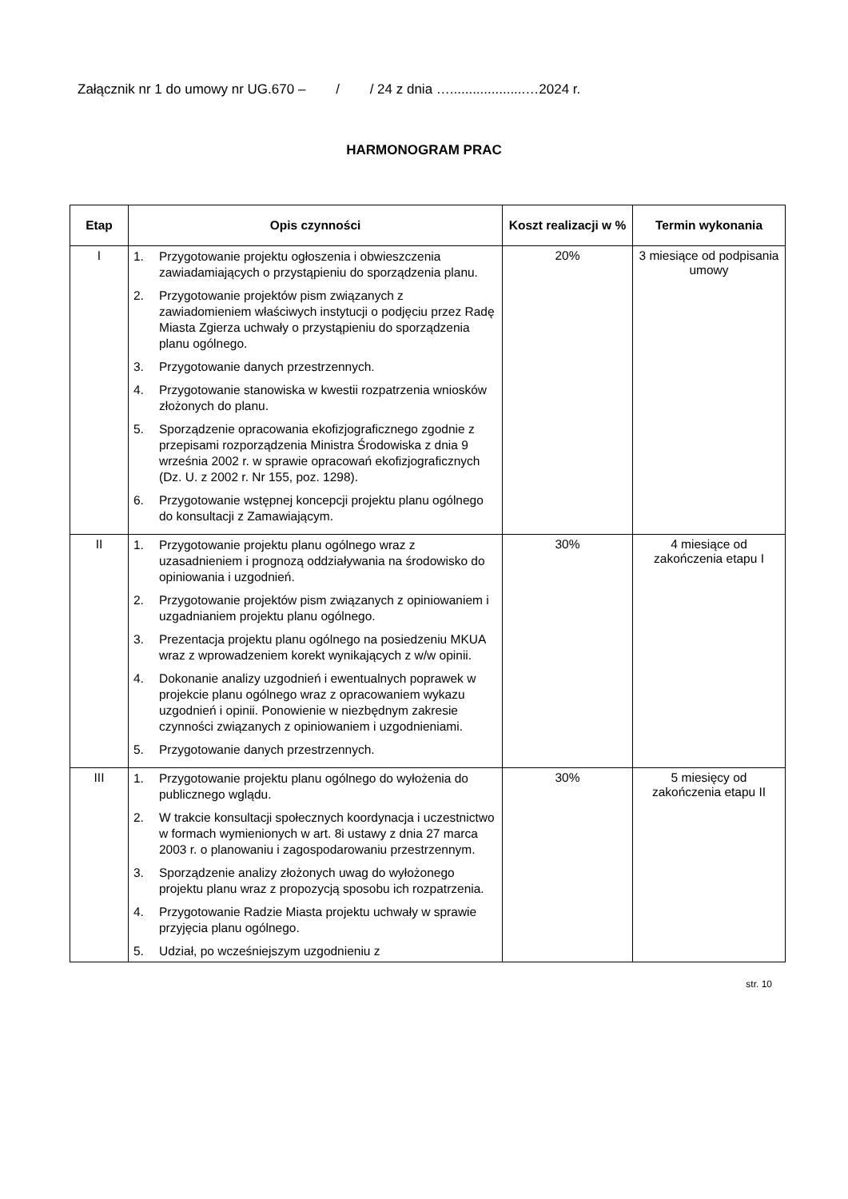Załącznik nr 1 do umowy nr UG.670 – / / 24 z dnia …....................…2024 r.
HARMONOGRAM PRAC
| Etap | Opis czynności | Koszt realizacji w % | Termin wykonania |
| --- | --- | --- | --- |
| I | 1. Przygotowanie projektu ogłoszenia i obwieszczenia zawiadamiających o przystąpieniu do sporządzenia planu. 2. Przygotowanie projektów pism związanych z zawiadomieniem właściwych instytucji o podjęciu przez Radę Miasta Zgierza uchwały o przystąpieniu do sporządzenia planu ogólnego. 3. Przygotowanie danych przestrzennych. 4. Przygotowanie stanowiska w kwestii rozpatrzenia wniosków złożonych do planu. 5. Sporządzenie opracowania ekofizjograficznego zgodnie z przepisami rozporządzenia Ministra Środowiska z dnia 9 września 2002 r. w sprawie opracowań ekofizjograficznych (Dz. U. z 2002 r. Nr 155, poz. 1298). 6. Przygotowanie wstępnej koncepcji projektu planu ogólnego do konsultacji z Zamawiającym. | 20% | 3 miesiące od podpisania umowy |
| II | 1. Przygotowanie projektu planu ogólnego wraz z uzasadnieniem i prognozą oddziaływania na środowisko do opiniowania i uzgodnień. 2. Przygotowanie projektów pism związanych z opiniowaniem i uzgadnianiem projektu planu ogólnego. 3. Prezentacja projektu planu ogólnego na posiedzeniu MKUA wraz z wprowadzeniem korekt wynikających z w/w opinii. 4. Dokonanie analizy uzgodnień i ewentualnych poprawek w projekcie planu ogólnego wraz z opracowaniem wykazu uzgodnień i opinii. Ponowienie w niezbędnym zakresie czynności związanych z opiniowaniem i uzgodnieniami. 5. Przygotowanie danych przestrzennych. | 30% | 4 miesiące od zakończenia etapu I |
| III | 1. Przygotowanie projektu planu ogólnego do wyłożenia do publicznego wglądu. 2. W trakcie konsultacji społecznych koordynacja i uczestnictwo w formach wymienionych w art. 8i ustawy z dnia 27 marca 2003 r. o planowaniu i zagospodarowaniu przestrzennym. 3. Sporządzenie analizy złożonych uwag do wyłożonego projektu planu wraz z propozycją sposobu ich rozpatrzenia. 4. Przygotowanie Radzie Miasta projektu uchwały w sprawie przyjęcia planu ogólnego. 5. Udział, po wcześniejszym uzgodnieniu z | 30% | 5 miesięcy od zakończenia etapu II |
str. 10